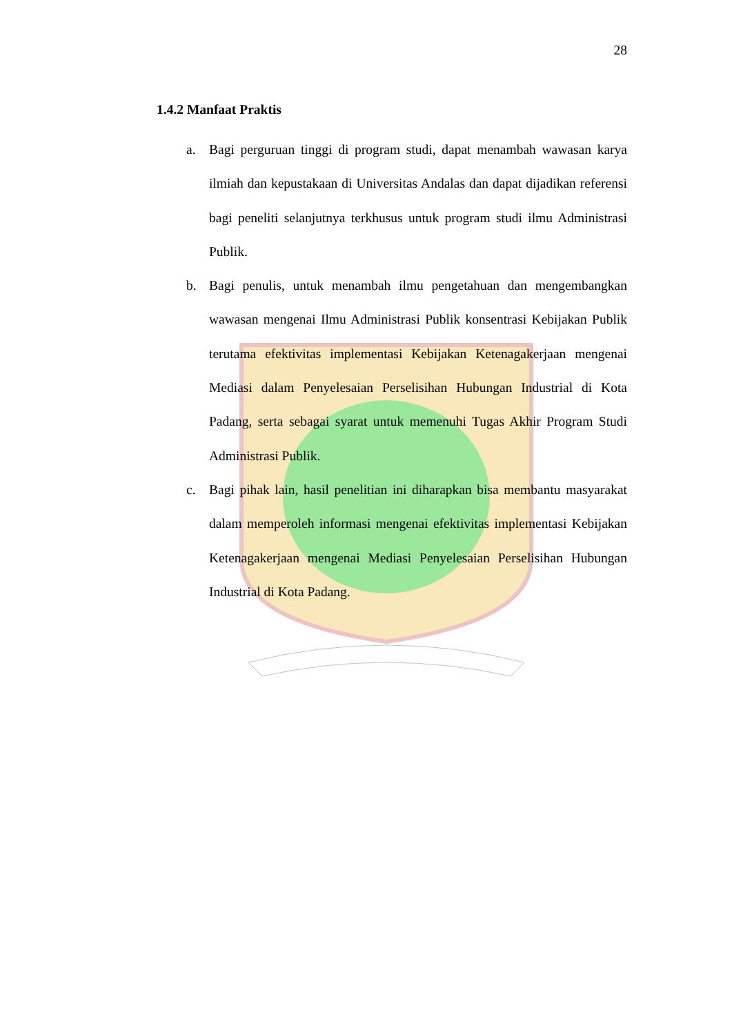28
1.4.2 Manfaat Praktis
a. Bagi perguruan tinggi di program studi, dapat menambah wawasan karya ilmiah dan kepustakaan di Universitas Andalas dan dapat dijadikan referensi bagi peneliti selanjutnya terkhusus untuk program studi ilmu Administrasi Publik.
b. Bagi penulis, untuk menambah ilmu pengetahuan dan mengembangkan wawasan mengenai Ilmu Administrasi Publik konsentrasi Kebijakan Publik terutama efektivitas implementasi Kebijakan Ketenagakerjaan mengenai Mediasi dalam Penyelesaian Perselisihan Hubungan Industrial di Kota Padang, serta sebagai syarat untuk memenuhi Tugas Akhir Program Studi Administrasi Publik.
c. Bagi pihak lain, hasil penelitian ini diharapkan bisa membantu masyarakat dalam memperoleh informasi mengenai efektivitas implementasi Kebijakan Ketenagakerjaan mengenai Mediasi Penyelesaian Perselisihan Hubungan Industrial di Kota Padang.